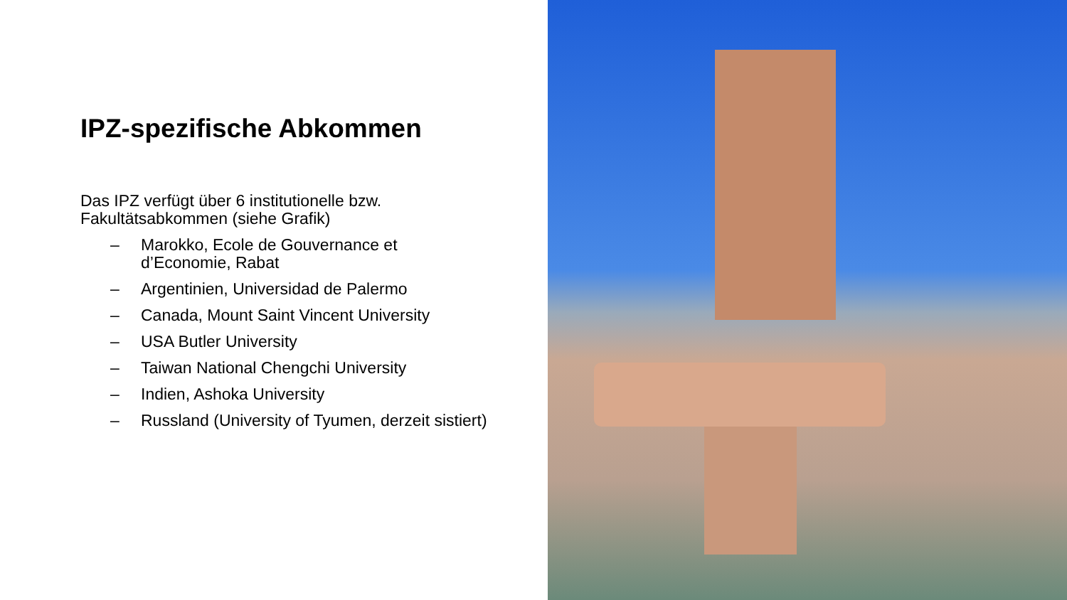IPZ-spezifische Abkommen
Das IPZ verfügt über 6 institutionelle bzw.
Fakultätsabkommen (siehe Grafik)
– Marokko, Ecole de Gouvernance et
d’Economie, Rabat
– Argentinien, Universidad de Palermo
– Canada, Mount Saint Vincent University
– USA Butler University
– Taiwan National Chengchi University
– Indien, Ashoka University
– Russland (University of Tyumen, derzeit sistiert)